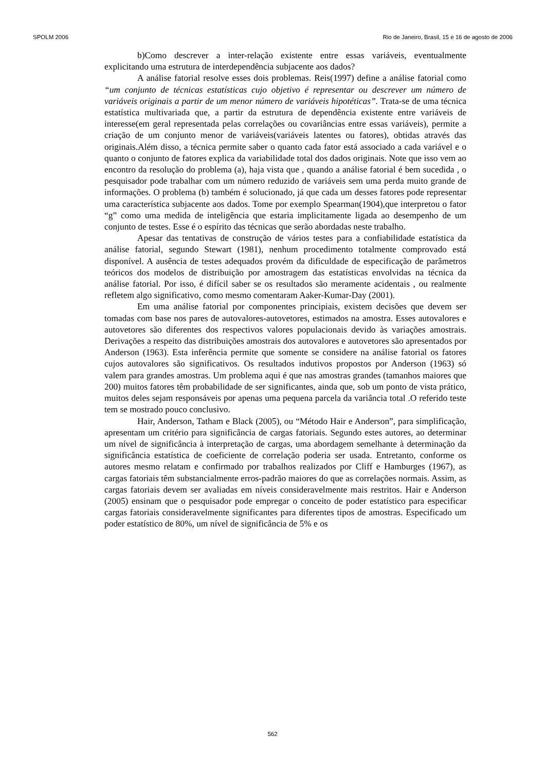SPOLM 2006 Rio de Janeiro, Brasil, 15 e 16 de agosto de 2006
b)Como descrever a inter-relação existente entre essas variáveis, eventualmente explicitando uma estrutura de interdependência subjacente aos dados?
A análise fatorial resolve esses dois problemas. Reis(1997) define a análise fatorial como “um conjunto de técnicas estatísticas cujo objetivo é representar ou descrever um número de variáveis originais a partir de um menor número de variáveis hipotéticas”. Trata-se de uma técnica estatística multivariada que, a partir da estrutura de dependência existente entre variáveis de interesse(em geral representada pelas correlações ou covariâncias entre essas variáveis), permite a criação de um conjunto menor de variáveis(variáveis latentes ou fatores), obtidas através das originais.Além disso, a técnica permite saber o quanto cada fator está associado a cada variável e o quanto o conjunto de fatores explica da variabilidade total dos dados originais. Note que isso vem ao encontro da resolução do problema (a), haja vista que , quando a análise fatorial é bem sucedida , o pesquisador pode trabalhar com um número reduzido de variáveis sem uma perda muito grande de informações. O problema (b) também é solucionado, já que cada um desses fatores pode representar uma característica subjacente aos dados. Tome por exemplo Spearman(1904),que interpretou o fator “g” como uma medida de inteligência que estaria implicitamente ligada ao desempenho de um conjunto de testes. Esse é o espírito das técnicas que serão abordadas neste trabalho.
Apesar das tentativas de construção de vários testes para a confiabilidade estatística da análise fatorial, segundo Stewart (1981), nenhum procedimento totalmente comprovado está disponível. A ausência de testes adequados provém da dificuldade de especificação de parâmetros teóricos dos modelos de distribuição por amostragem das estatísticas envolvidas na técnica da análise fatorial. Por isso, é difícil saber se os resultados são meramente acidentais , ou realmente refletem algo significativo, como mesmo comentaram Aaker-Kumar-Day (2001).
Em uma análise fatorial por componentes principiais, existem decisões que devem ser tomadas com base nos pares de autovalores-autovetores, estimados na amostra. Esses autovalores e autovetores são diferentes dos respectivos valores populacionais devido às variações amostrais. Derivações a respeito das distribuições amostrais dos autovalores e autovetores são apresentados por Anderson (1963). Esta inferência permite que somente se considere na análise fatorial os fatores cujos autovalores são significativos. Os resultados indutivos propostos por Anderson (1963) só valem para grandes amostras. Um problema aqui é que nas amostras grandes (tamanhos maiores que 200) muitos fatores têm probabilidade de ser significantes, ainda que, sob um ponto de vista prático, muitos deles sejam responsáveis por apenas uma pequena parcela da variância total .O referido teste tem se mostrado pouco conclusivo.
Hair, Anderson, Tatham e Black (2005), ou “Método Hair e Anderson”, para simplificação, apresentam um critério para significância de cargas fatoriais. Segundo estes autores, ao determinar um nível de significância à interpretação de cargas, uma abordagem semelhante à determinação da significância estatística de coeficiente de correlação poderia ser usada. Entretanto, conforme os autores mesmo relatam e confirmado por trabalhos realizados por Cliff e Hamburges (1967), as cargas fatoriais têm substancialmente erros-padrão maiores do que as correlações normais. Assim, as cargas fatoriais devem ser avaliadas em níveis consideravelmente mais restritos. Hair e Anderson (2005) ensinam que o pesquisador pode empregar o conceito de poder estatístico para especificar cargas fatoriais consideravelmente significantes para diferentes tipos de amostras. Especificado um poder estatístico de 80%, um nível de significância de 5% e os
562